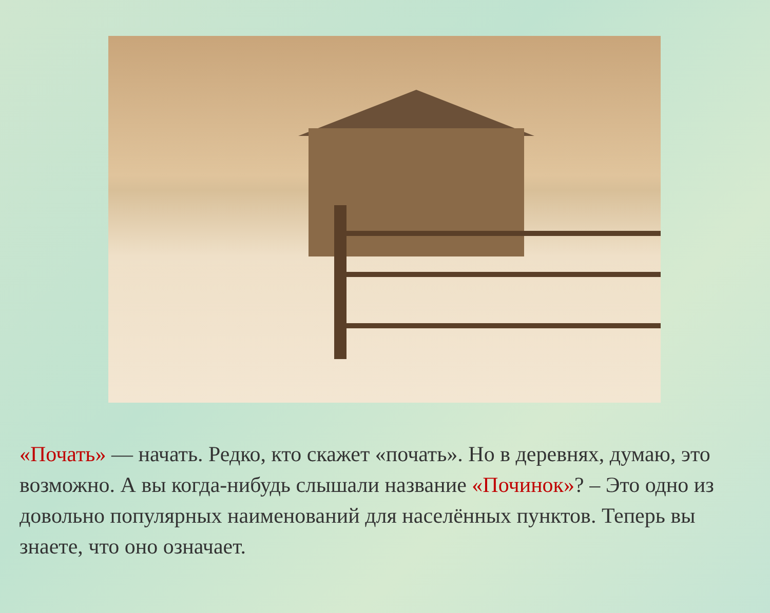«Почать» — начать. Редко, кто скажет «почать». Но в деревнях, думаю, это возможно. А вы когда-нибудь слышали название «Починок»? – Это одно из довольно популярных наименований для населённых пунктов. Теперь вы знаете, что оно означает.